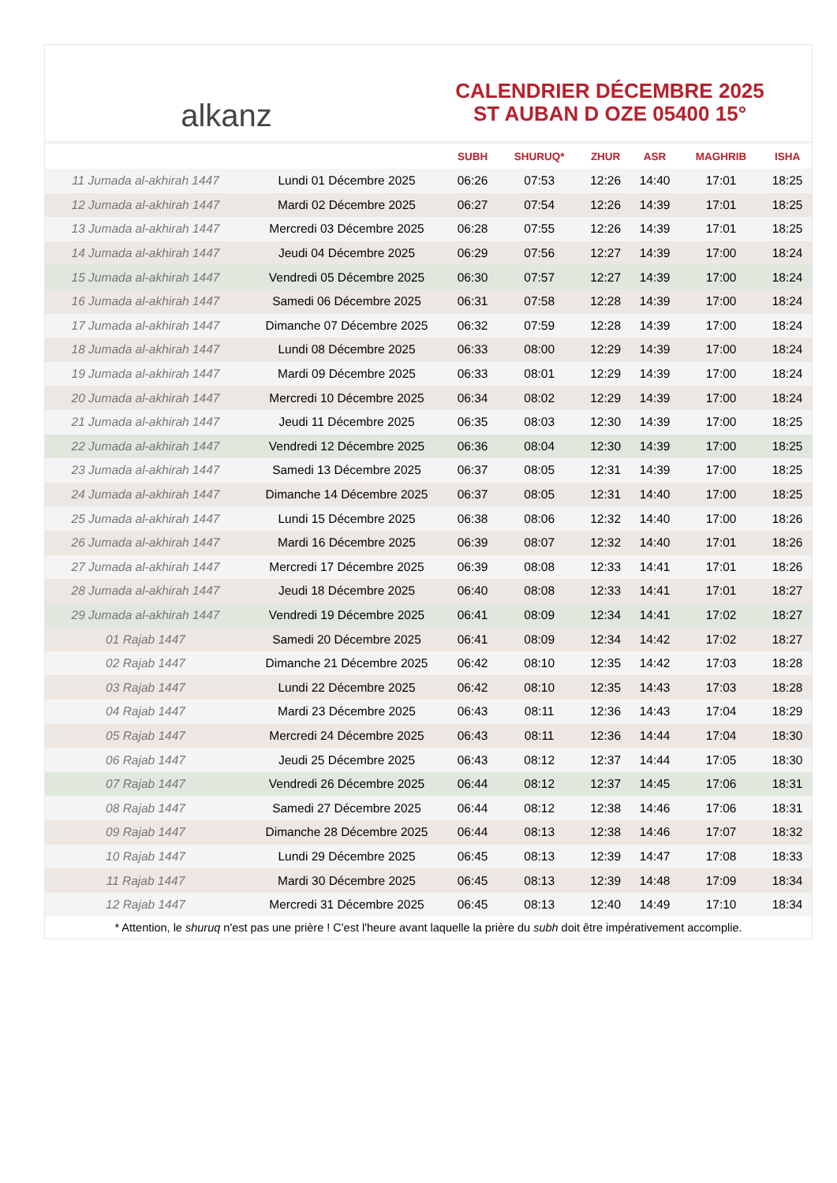alkanz
CALENDRIER DÉCEMBRE 2025
ST AUBAN D OZE 05400 15°
| | | SUBH | SHURUQ* | ZHUR | ASR | MAGHRIB | ISHA |
| --- | --- | --- | --- | --- | --- | --- | --- |
| 11 Jumada al-akhirah 1447 | Lundi 01 Décembre 2025 | 06:26 | 07:53 | 12:26 | 14:40 | 17:01 | 18:25 |
| 12 Jumada al-akhirah 1447 | Mardi 02 Décembre 2025 | 06:27 | 07:54 | 12:26 | 14:39 | 17:01 | 18:25 |
| 13 Jumada al-akhirah 1447 | Mercredi 03 Décembre 2025 | 06:28 | 07:55 | 12:26 | 14:39 | 17:01 | 18:25 |
| 14 Jumada al-akhirah 1447 | Jeudi 04 Décembre 2025 | 06:29 | 07:56 | 12:27 | 14:39 | 17:00 | 18:24 |
| 15 Jumada al-akhirah 1447 | Vendredi 05 Décembre 2025 | 06:30 | 07:57 | 12:27 | 14:39 | 17:00 | 18:24 |
| 16 Jumada al-akhirah 1447 | Samedi 06 Décembre 2025 | 06:31 | 07:58 | 12:28 | 14:39 | 17:00 | 18:24 |
| 17 Jumada al-akhirah 1447 | Dimanche 07 Décembre 2025 | 06:32 | 07:59 | 12:28 | 14:39 | 17:00 | 18:24 |
| 18 Jumada al-akhirah 1447 | Lundi 08 Décembre 2025 | 06:33 | 08:00 | 12:29 | 14:39 | 17:00 | 18:24 |
| 19 Jumada al-akhirah 1447 | Mardi 09 Décembre 2025 | 06:33 | 08:01 | 12:29 | 14:39 | 17:00 | 18:24 |
| 20 Jumada al-akhirah 1447 | Mercredi 10 Décembre 2025 | 06:34 | 08:02 | 12:29 | 14:39 | 17:00 | 18:24 |
| 21 Jumada al-akhirah 1447 | Jeudi 11 Décembre 2025 | 06:35 | 08:03 | 12:30 | 14:39 | 17:00 | 18:25 |
| 22 Jumada al-akhirah 1447 | Vendredi 12 Décembre 2025 | 06:36 | 08:04 | 12:30 | 14:39 | 17:00 | 18:25 |
| 23 Jumada al-akhirah 1447 | Samedi 13 Décembre 2025 | 06:37 | 08:05 | 12:31 | 14:39 | 17:00 | 18:25 |
| 24 Jumada al-akhirah 1447 | Dimanche 14 Décembre 2025 | 06:37 | 08:05 | 12:31 | 14:40 | 17:00 | 18:25 |
| 25 Jumada al-akhirah 1447 | Lundi 15 Décembre 2025 | 06:38 | 08:06 | 12:32 | 14:40 | 17:00 | 18:26 |
| 26 Jumada al-akhirah 1447 | Mardi 16 Décembre 2025 | 06:39 | 08:07 | 12:32 | 14:40 | 17:01 | 18:26 |
| 27 Jumada al-akhirah 1447 | Mercredi 17 Décembre 2025 | 06:39 | 08:08 | 12:33 | 14:41 | 17:01 | 18:26 |
| 28 Jumada al-akhirah 1447 | Jeudi 18 Décembre 2025 | 06:40 | 08:08 | 12:33 | 14:41 | 17:01 | 18:27 |
| 29 Jumada al-akhirah 1447 | Vendredi 19 Décembre 2025 | 06:41 | 08:09 | 12:34 | 14:41 | 17:02 | 18:27 |
| 01 Rajab 1447 | Samedi 20 Décembre 2025 | 06:41 | 08:09 | 12:34 | 14:42 | 17:02 | 18:27 |
| 02 Rajab 1447 | Dimanche 21 Décembre 2025 | 06:42 | 08:10 | 12:35 | 14:42 | 17:03 | 18:28 |
| 03 Rajab 1447 | Lundi 22 Décembre 2025 | 06:42 | 08:10 | 12:35 | 14:43 | 17:03 | 18:28 |
| 04 Rajab 1447 | Mardi 23 Décembre 2025 | 06:43 | 08:11 | 12:36 | 14:43 | 17:04 | 18:29 |
| 05 Rajab 1447 | Mercredi 24 Décembre 2025 | 06:43 | 08:11 | 12:36 | 14:44 | 17:04 | 18:30 |
| 06 Rajab 1447 | Jeudi 25 Décembre 2025 | 06:43 | 08:12 | 12:37 | 14:44 | 17:05 | 18:30 |
| 07 Rajab 1447 | Vendredi 26 Décembre 2025 | 06:44 | 08:12 | 12:37 | 14:45 | 17:06 | 18:31 |
| 08 Rajab 1447 | Samedi 27 Décembre 2025 | 06:44 | 08:12 | 12:38 | 14:46 | 17:06 | 18:31 |
| 09 Rajab 1447 | Dimanche 28 Décembre 2025 | 06:44 | 08:13 | 12:38 | 14:46 | 17:07 | 18:32 |
| 10 Rajab 1447 | Lundi 29 Décembre 2025 | 06:45 | 08:13 | 12:39 | 14:47 | 17:08 | 18:33 |
| 11 Rajab 1447 | Mardi 30 Décembre 2025 | 06:45 | 08:13 | 12:39 | 14:48 | 17:09 | 18:34 |
| 12 Rajab 1447 | Mercredi 31 Décembre 2025 | 06:45 | 08:13 | 12:40 | 14:49 | 17:10 | 18:34 |
* Attention, le shuruq n'est pas une prière ! C'est l'heure avant laquelle la prière du subh doit être impérativement accomplie.